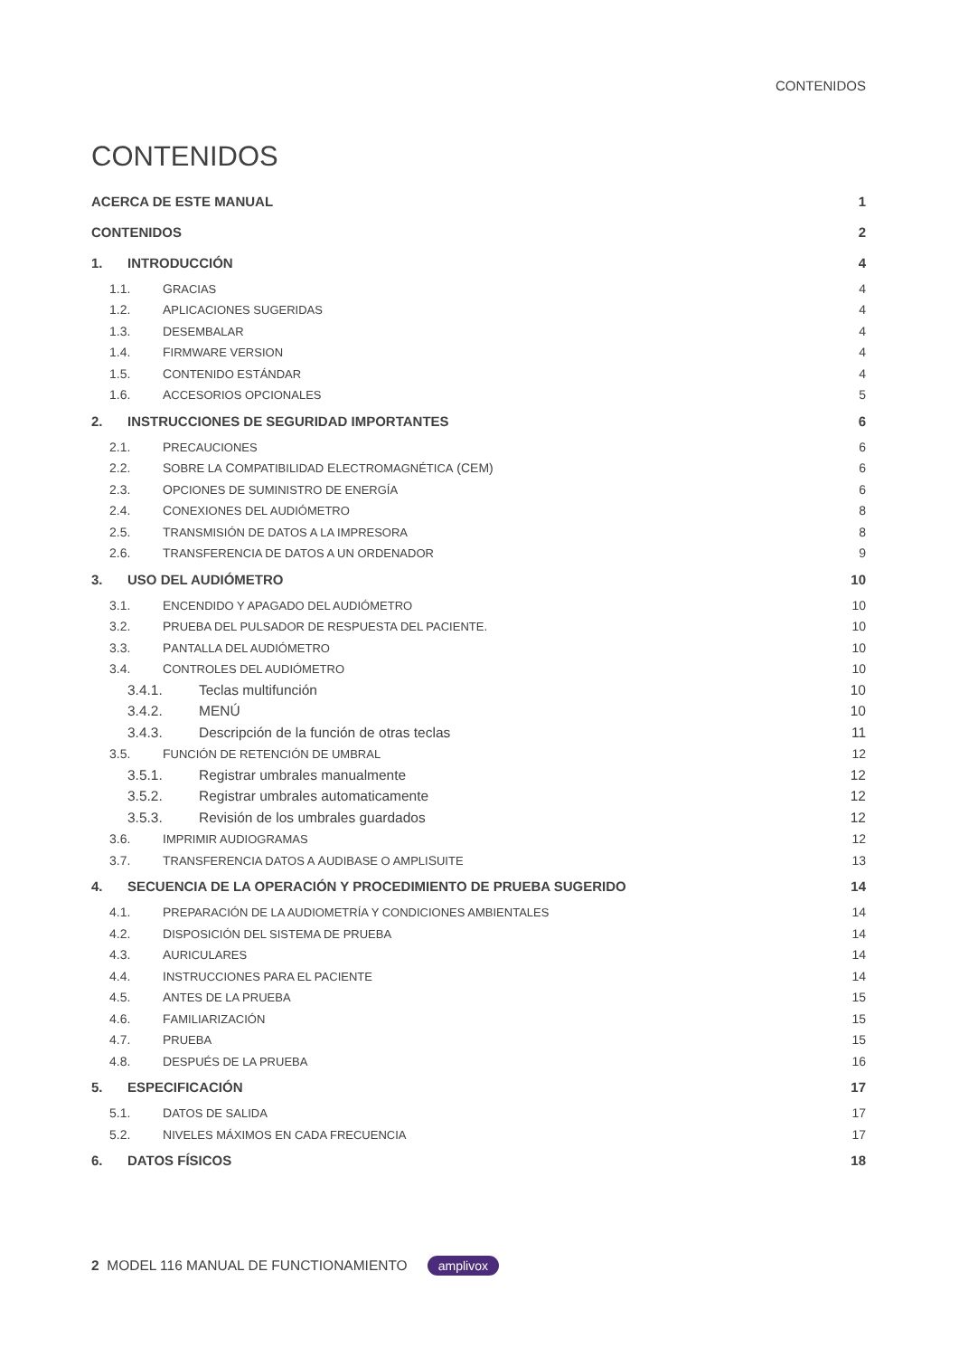CONTENIDOS
CONTENIDOS
ACERCA DE ESTE MANUAL 1
CONTENIDOS 2
1. INTRODUCCIÓN 4
1.1. GRACIAS 4
1.2. APLICACIONES SUGERIDAS 4
1.3. DESEMBALAR 4
1.4. FIRMWARE VERSION 4
1.5. CONTENIDO ESTÁNDAR 4
1.6. ACCESORIOS OPCIONALES 5
2. INSTRUCCIONES DE SEGURIDAD IMPORTANTES 6
2.1. PRECAUCIONES 6
2.2. SOBRE LA COMPATIBILIDAD ELECTROMAGNÉTICA (CEM) 6
2.3. OPCIONES DE SUMINISTRO DE ENERGÍA 6
2.4. CONEXIONES DEL AUDIÓMETRO 8
2.5. TRANSMISIÓN DE DATOS A LA IMPRESORA 8
2.6. TRANSFERENCIA DE DATOS A UN ORDENADOR 9
3. USO DEL AUDIÓMETRO 10
3.1. ENCENDIDO Y APAGADO DEL AUDIÓMETRO 10
3.2. PRUEBA DEL PULSADOR DE RESPUESTA DEL PACIENTE. 10
3.3. PANTALLA DEL AUDIÓMETRO 10
3.4. CONTROLES DEL AUDIÓMETRO 10
3.4.1. Teclas multifunción 10
3.4.2. MENÚ 10
3.4.3. Descripción de la función de otras teclas 11
3.5. FUNCIÓN DE RETENCIÓN DE UMBRAL 12
3.5.1. Registrar umbrales manualmente 12
3.5.2. Registrar umbrales automaticamente 12
3.5.3. Revisión de los umbrales guardados 12
3.6. IMPRIMIR AUDIOGRAMAS 12
3.7. TRANSFERENCIA DATOS A AUDIBASE O AMPLISUITE 13
4. SECUENCIA DE LA OPERACIÓN Y PROCEDIMIENTO DE PRUEBA SUGERIDO 14
4.1. PREPARACIÓN DE LA AUDIOMETRÍA Y CONDICIONES AMBIENTALES 14
4.2. DISPOSICIÓN DEL SISTEMA DE PRUEBA 14
4.3. AURICULARES 14
4.4. INSTRUCCIONES PARA EL PACIENTE 14
4.5. ANTES DE LA PRUEBA 15
4.6. FAMILIARIZACIÓN 15
4.7. PRUEBA 15
4.8. DESPUÉS DE LA PRUEBA 16
5. ESPECIFICACIÓN 17
5.1. DATOS DE SALIDA 17
5.2. NIVELES MÁXIMOS EN CADA FRECUENCIA 17
6. DATOS FÍSICOS 18
2 MODEL 116 MANUAL DE FUNCTIONAMIENTO amplivox